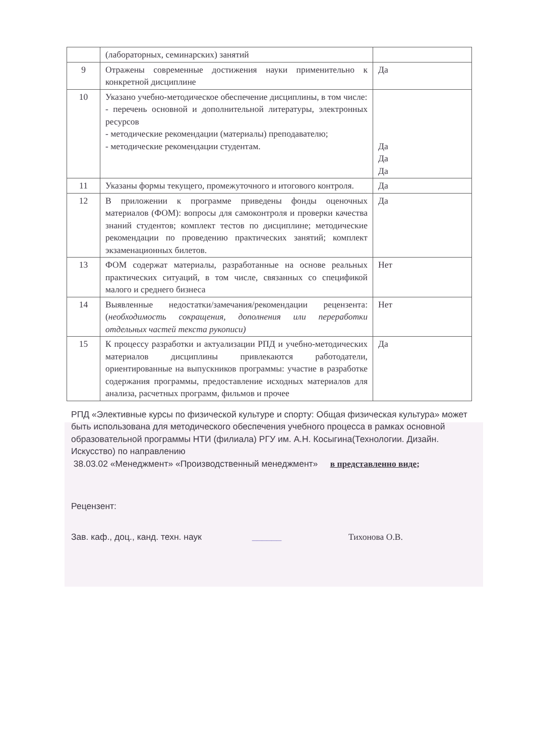| | (лабораторных, семинарских) занятий | |
| 9 | Отражены современные достижения науки применительно к конкретной дисциплине | Да |
| 10 | Указано учебно-методическое обеспечение дисциплины, в том числе: - перечень основной и дополнительной литературы, электронных ресурсов - методические рекомендации (материалы) преподавателю; - методические рекомендации студентам. | Да Да Да |
| 11 | Указаны формы текущего, промежуточного и итогового контроля. | Да |
| 12 | В приложении к программе приведены фонды оценочных материалов (ФОМ): вопросы для самоконтроля и проверки качества знаний студентов; комплект тестов по дисциплине; методические рекомендации по проведению практических занятий; комплект экзаменационных билетов. | Да |
| 13 | ФОМ содержат материалы, разработанные на основе реальных практических ситуаций, в том числе, связанных со спецификой малого и среднего бизнеса | Нет |
| 14 | Выявленные недостатки/замечания/рекомендации рецензента: ( необходимость сокращения, дополнения или переработки отдельных частей текста рукописи) | Нет |
| 15 | К процессу разработки и актуализации РПД и учебно-методических материалов дисциплины привлекаются работодатели, ориентированные на выпускников программы: участие в разработке содержания программы, предоставление исходных материалов для анализа, расчетных программ, фильмов и прочее | Да |
РПД «Элективные курсы по физической культуре и спорту: Общая физическая культура» может быть использована для методического обеспечения учебного процесса в рамках основной образовательной программы НТИ (филиала) РГУ им. А.Н. Косыгина(Технологии. Дизайн. Искусство) по направлению
38.03.02 «Менеджмент» «Производственный менеджмент» в представленно виде;
Рецензент:
Зав. каф., доц., канд. техн. наук ______ Тихонова О.В.